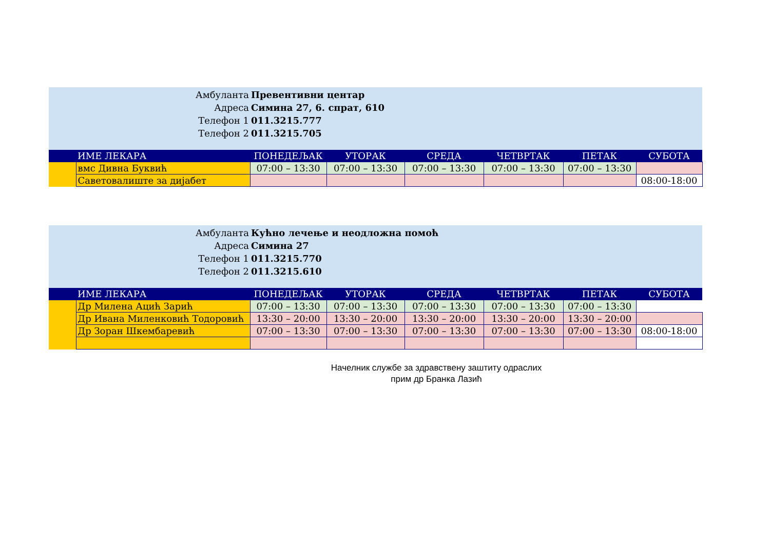Амбуланта Превентивни центар
Адреса Симина 27, 6. спрат, 610
Телефон 1 011.3215.777
Телефон 2 011.3215.705
| | ИМЕ ЛЕКАРА | ПОНЕДЕЉАК | УТОРАК | СРЕДА | ЧЕТВРТАК | ПЕТАК | СУБОТА |
| --- | --- | --- | --- | --- | --- | --- | --- |
| | вмс Дивна Буквић | 07:00 – 13:30 | 07:00 – 13:30 | 07:00 – 13:30 | 07:00 – 13:30 | 07:00 – 13:30 | |
| | Саветовалиште за дијабет | | | | | | 08:00-18:00 |
Амбуланта Кућно лечење и неодложна помоћ
Адреса Симина 27
Телефон 1 011.3215.770
Телефон 2 011.3215.610
| | ИМЕ ЛЕКАРА | ПОНЕДЕЉАК | УТОРАК | СРЕДА | ЧЕТВРТАК | ПЕТАК | СУБОТА |
| --- | --- | --- | --- | --- | --- | --- | --- |
| | Др Милена Ацић Зарић | 07:00 – 13:30 | 07:00 – 13:30 | 07:00 – 13:30 | 07:00 – 13:30 | 07:00 – 13:30 | |
| | Др Ивана Миленковић Тодоровић | 13:30 – 20:00 | 13:30 – 20:00 | 13:30 – 20:00 | 13:30 – 20:00 | 13:30 – 20:00 | |
| | Др Зоран Шкембаревић | 07:00 – 13:30 | 07:00 – 13:30 | 07:00 – 13:30 | 07:00 – 13:30 | 07:00 – 13:30 | 08:00-18:00 |
Начелник службе за здравствену заштиту одраслих
прим др Бранка Лазић